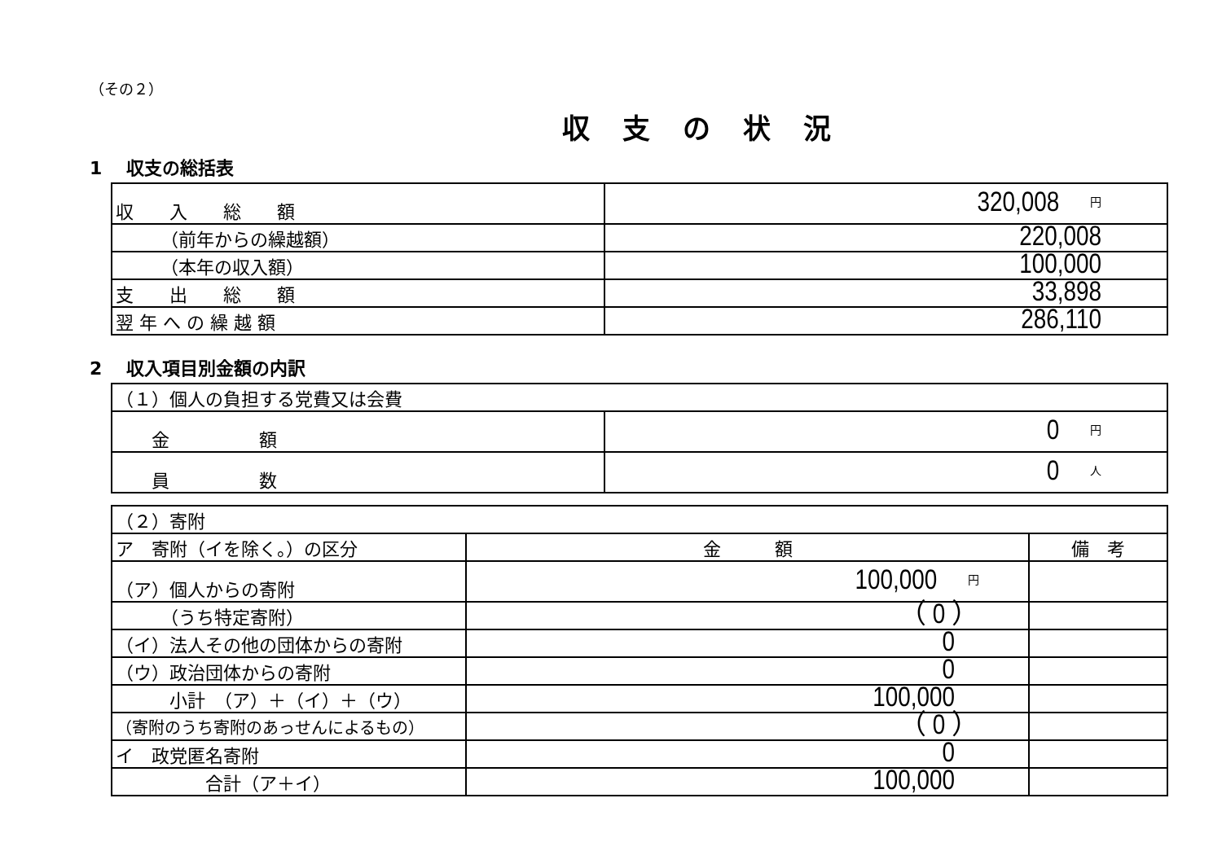（その２）
収支の状況
1　 収支の総括表
| 収 入 総 額 | 320,008 円 |
| （前年からの繰越額） | 220,008 |
| （本年の収入額） | 100,000 |
| 支 出 総 額 | 33,898 |
| 翌 年 へ の 繰 越 額 | 286,110 |
2　 収入項目別金額の内訳
| （１）個人の負担する党費又は会費 | |
| 金 額 | 0 円 |
| 員 数 | 0 人 |
| （２）寄附 | | |
| ア 寄附（イを除く。）の区分 | 金 額 | 備 考 |
| （ア）個人からの寄附 | 100,000 円 | |
| （うち特定寄附） | （ 0 ） | |
| （イ）法人その他の団体からの寄附 | 0 | |
| （ウ）政治団体からの寄附 | 0 | |
| 小計 （ア）＋（イ）＋（ウ） | 100,000 | |
| （寄附のうち寄附のあっせんによるもの） | （ 0 ） | |
| イ 政党匿名寄附 | 0 | |
| 合計（ア＋イ） | 100,000 | |